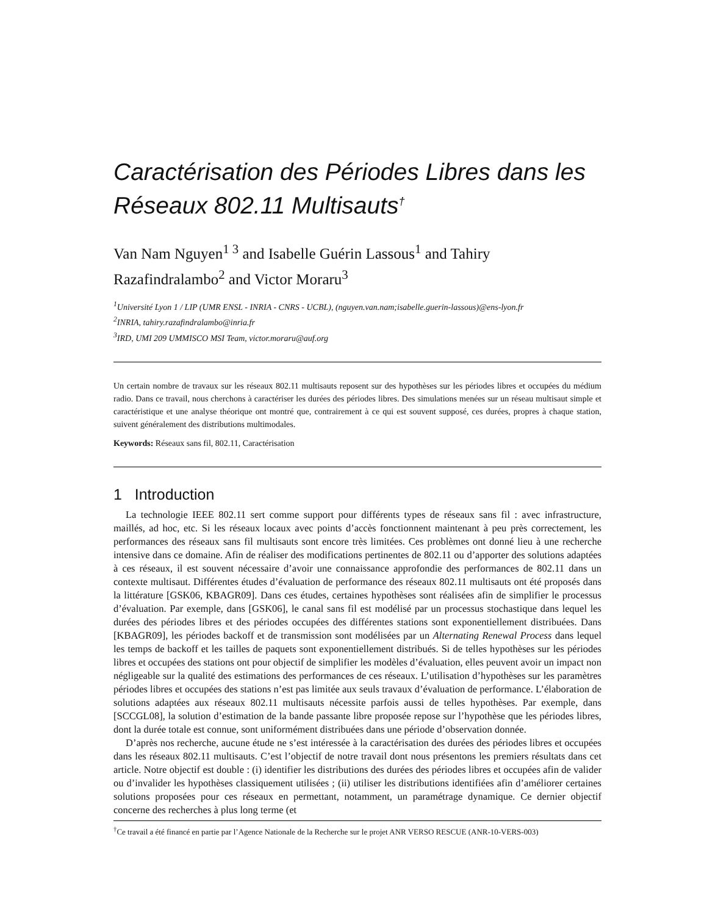Caractérisation des Périodes Libres dans les Réseaux 802.11 Multisauts<sup>†</sup>
Van Nam Nguyen<sup>1 3</sup> and Isabelle Guérin Lassous<sup>1</sup> and Tahiry Razafindralambo<sup>2</sup> and Victor Moraru<sup>3</sup>
<sup>1</sup> Université Lyon 1 / LIP (UMR ENSL - INRIA - CNRS - UCBL), (nguyen.van.nam;isabelle.guerin-lassous)@ens-lyon.fr
<sup>2</sup> INRIA, tahiry.razafindralambo@inria.fr
<sup>3</sup> IRD, UMI 209 UMMISCO MSI Team, victor.moraru@auf.org
Un certain nombre de travaux sur les réseaux 802.11 multisauts reposent sur des hypothèses sur les périodes libres et occupées du médium radio. Dans ce travail, nous cherchons à caractériser les durées des périodes libres. Des simulations menées sur un réseau multisaut simple et caractéristique et une analyse théorique ont montré que, contrairement à ce qui est souvent supposé, ces durées, propres à chaque station, suivent généralement des distributions multimodales.
Keywords: Réseaux sans fil, 802.11, Caractérisation
1 Introduction
La technologie IEEE 802.11 sert comme support pour différents types de réseaux sans fil : avec infrastructure, maillés, ad hoc, etc. Si les réseaux locaux avec points d’accès fonctionnent maintenant à peu près correctement, les performances des réseaux sans fil multisauts sont encore très limitées. Ces problèmes ont donné lieu à une recherche intensive dans ce domaine. Afin de réaliser des modifications pertinentes de 802.11 ou d’apporter des solutions adaptées à ces réseaux, il est souvent nécessaire d’avoir une connaissance approfondie des performances de 802.11 dans un contexte multisaut. Différentes études d’évaluation de performance des réseaux 802.11 multisauts ont été proposés dans la littérature [GSK06, KBAGR09]. Dans ces études, certaines hypothèses sont réalisées afin de simplifier le processus d’évaluation. Par exemple, dans [GSK06], le canal sans fil est modélisé par un processus stochastique dans lequel les durées des périodes libres et des périodes occupées des différentes stations sont exponentiellement distribuées. Dans [KBAGR09], les périodes backoff et de transmission sont modélisées par un Alternating Renewal Process dans lequel les temps de backoff et les tailles de paquets sont exponentiellement distribués. Si de telles hypothèses sur les périodes libres et occupées des stations ont pour objectif de simplifier les modèles d’évaluation, elles peuvent avoir un impact non négligeable sur la qualité des estimations des performances de ces réseaux. L’utilisation d’hypothèses sur les paramètres périodes libres et occupées des stations n’est pas limitée aux seuls travaux d’évaluation de performance. L’élaboration de solutions adaptées aux réseaux 802.11 multisauts nécessite parfois aussi de telles hypothèses. Par exemple, dans [SCCGL08], la solution d’estimation de la bande passante libre proposée repose sur l’hypothèse que les périodes libres, dont la durée totale est connue, sont uniformément distribuées dans une période d’observation donnée.
D’après nos recherche, aucune étude ne s’est intéressée à la caractérisation des durées des périodes libres et occupées dans les réseaux 802.11 multisauts. C’est l’objectif de notre travail dont nous présentons les premiers résultats dans cet article. Notre objectif est double : (i) identifier les distributions des durées des périodes libres et occupées afin de valider ou d’invalider les hypothèses classiquement utilisées ; (ii) utiliser les distributions identifiées afin d’améliorer certaines solutions proposées pour ces réseaux en permettant, notamment, un paramétrage dynamique. Ce dernier objectif concerne des recherches à plus long terme (et
<sup>†</sup> Ce travail a été financé en partie par l’Agence Nationale de la Recherche sur le projet ANR VERSO RESCUE (ANR-10-VERS-003)